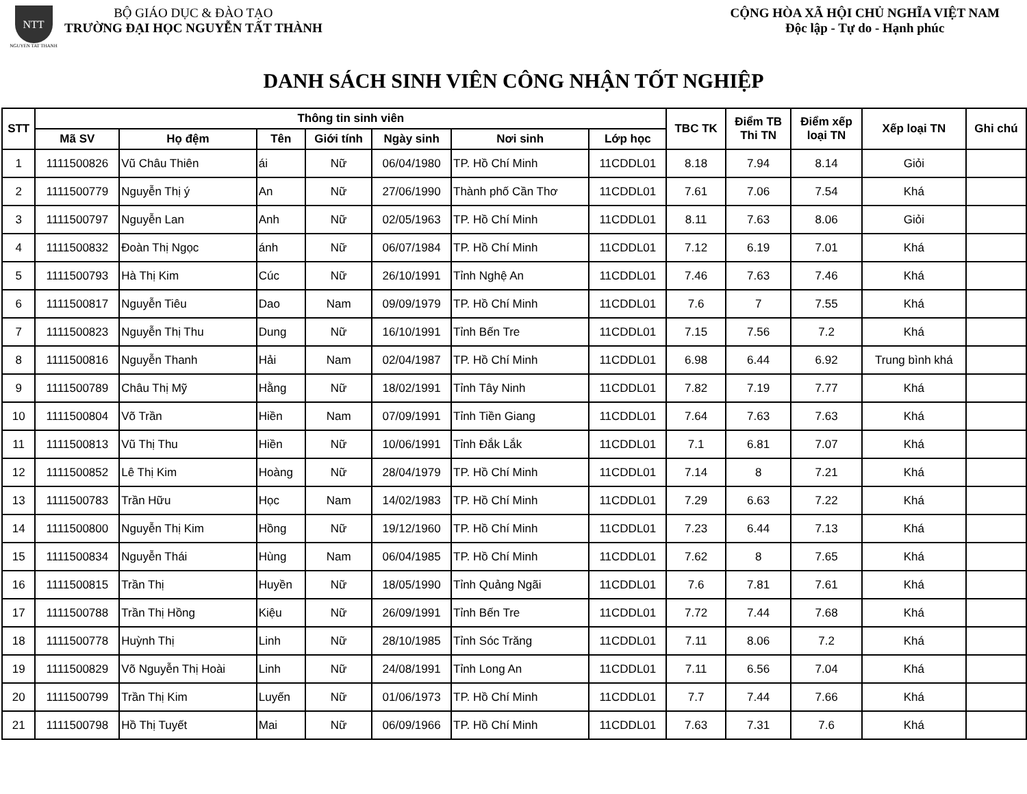NTT
NGUYEN TAT THANH
BỘ GIÁO DỤC & ĐÀO TẠO
TRƯỜNG ĐẠI HỌC NGUYỄN TẤT THÀNH
CỘNG HÒA XÃ HỘI CHỦ NGHĨA VIỆT NAM
Độc lập - Tự do - Hạnh phúc
DANH SÁCH SINH VIÊN CÔNG NHẬN TỐT NGHIỆP
| STT | Thông tin sinh viên | | | | | | | TBC TK | Điểm TB Thi TN | Điểm xếp loại TN | Xếp loại TN | Ghi chú |
| --- | --- | --- | --- | --- | --- | --- | --- | --- | --- | --- | --- | --- |
| | Mã SV | Họ đệm | Tên | Giới tính | Ngày sinh | Nơi sinh | Lớp học | | | | | |
| 1 | 1111500826 | Vũ Châu Thiên | ái | Nữ | 06/04/1980 | TP. Hồ Chí Minh | 11CDDL01 | 8.18 | 7.94 | 8.14 | Giỏi | |
| 2 | 1111500779 | Nguyễn Thị ý | An | Nữ | 27/06/1990 | Thành phố Cần Thơ | 11CDDL01 | 7.61 | 7.06 | 7.54 | Khá | |
| 3 | 1111500797 | Nguyễn Lan | Anh | Nữ | 02/05/1963 | TP. Hồ Chí Minh | 11CDDL01 | 8.11 | 7.63 | 8.06 | Giỏi | |
| 4 | 1111500832 | Đoàn Thị Ngọc | ánh | Nữ | 06/07/1984 | TP. Hồ Chí Minh | 11CDDL01 | 7.12 | 6.19 | 7.01 | Khá | |
| 5 | 1111500793 | Hà Thị Kim | Cúc | Nữ | 26/10/1991 | Tỉnh Nghệ An | 11CDDL01 | 7.46 | 7.63 | 7.46 | Khá | |
| 6 | 1111500817 | Nguyễn Tiêu | Dao | Nam | 09/09/1979 | TP. Hồ Chí Minh | 11CDDL01 | 7.6 | 7 | 7.55 | Khá | |
| 7 | 1111500823 | Nguyễn Thị Thu | Dung | Nữ | 16/10/1991 | Tỉnh Bến Tre | 11CDDL01 | 7.15 | 7.56 | 7.2 | Khá | |
| 8 | 1111500816 | Nguyễn Thanh | Hải | Nam | 02/04/1987 | TP. Hồ Chí Minh | 11CDDL01 | 6.98 | 6.44 | 6.92 | Trung bình khá | |
| 9 | 1111500789 | Châu Thị Mỹ | Hằng | Nữ | 18/02/1991 | Tỉnh Tây Ninh | 11CDDL01 | 7.82 | 7.19 | 7.77 | Khá | |
| 10 | 1111500804 | Võ Trần | Hiền | Nam | 07/09/1991 | Tỉnh Tiền Giang | 11CDDL01 | 7.64 | 7.63 | 7.63 | Khá | |
| 11 | 1111500813 | Vũ Thị Thu | Hiền | Nữ | 10/06/1991 | Tỉnh Đắk Lắk | 11CDDL01 | 7.1 | 6.81 | 7.07 | Khá | |
| 12 | 1111500852 | Lê Thị Kim | Hoàng | Nữ | 28/04/1979 | TP. Hồ Chí Minh | 11CDDL01 | 7.14 | 8 | 7.21 | Khá | |
| 13 | 1111500783 | Trần Hữu | Học | Nam | 14/02/1983 | TP. Hồ Chí Minh | 11CDDL01 | 7.29 | 6.63 | 7.22 | Khá | |
| 14 | 1111500800 | Nguyễn Thị Kim | Hồng | Nữ | 19/12/1960 | TP. Hồ Chí Minh | 11CDDL01 | 7.23 | 6.44 | 7.13 | Khá | |
| 15 | 1111500834 | Nguyễn Thái | Hùng | Nam | 06/04/1985 | TP. Hồ Chí Minh | 11CDDL01 | 7.62 | 8 | 7.65 | Khá | |
| 16 | 1111500815 | Trần Thị | Huyền | Nữ | 18/05/1990 | Tỉnh Quảng Ngãi | 11CDDL01 | 7.6 | 7.81 | 7.61 | Khá | |
| 17 | 1111500788 | Trần Thị Hồng | Kiệu | Nữ | 26/09/1991 | Tỉnh Bến Tre | 11CDDL01 | 7.72 | 7.44 | 7.68 | Khá | |
| 18 | 1111500778 | Huỳnh Thị | Linh | Nữ | 28/10/1985 | Tỉnh Sóc Trăng | 11CDDL01 | 7.11 | 8.06 | 7.2 | Khá | |
| 19 | 1111500829 | Võ Nguyễn Thị Hoài | Linh | Nữ | 24/08/1991 | Tỉnh Long An | 11CDDL01 | 7.11 | 6.56 | 7.04 | Khá | |
| 20 | 1111500799 | Trần Thị Kim | Luyến | Nữ | 01/06/1973 | TP. Hồ Chí Minh | 11CDDL01 | 7.7 | 7.44 | 7.66 | Khá | |
| 21 | 1111500798 | Hồ Thị Tuyết | Mai | Nữ | 06/09/1966 | TP. Hồ Chí Minh | 11CDDL01 | 7.63 | 7.31 | 7.6 | Khá | |